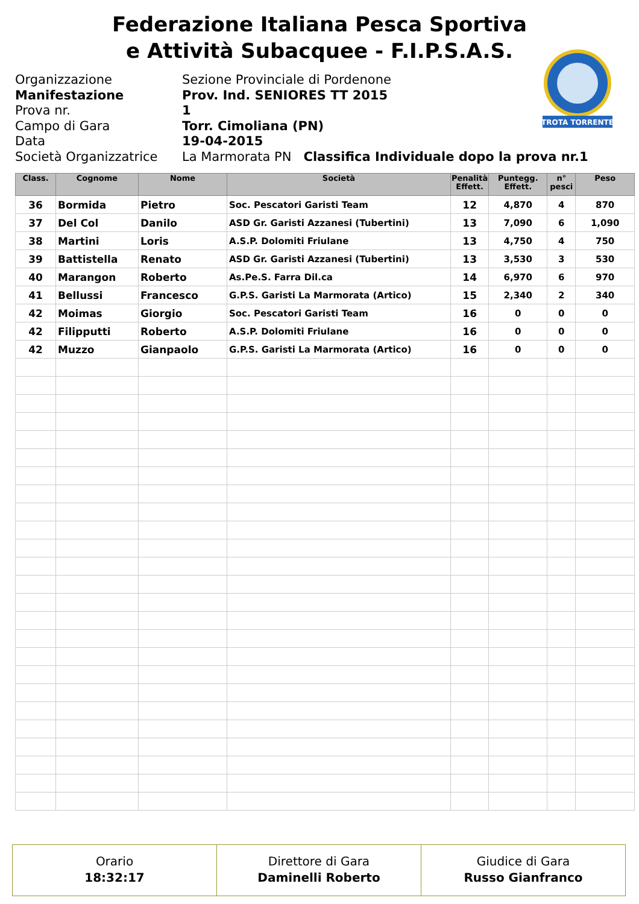Federazione Italiana Pesca Sportiva
e Attività Subacquee - F.I.P.S.A.S.
TROTA TORRENTE
Organizzazione Sezione Provinciale di Pordenone
Manifestazione Prov. Ind. SENIORES TT 2015
Prova nr. 1
Campo di Gara Torr. Cimoliana (PN)
Data 19-04-2015
Società Organizzatrice La Marmorata PN Classifica Individuale dopo la prova nr.1
| Class. | Cognome | Nome | Società | Penalità Effett. | Puntegg. Effett. | n° pesci | Peso |
| --- | --- | --- | --- | --- | --- | --- | --- |
| 36 | Bormida | Pietro | Soc. Pescatori Garisti Team | 12 | 4,870 | 4 | 870 |
| 37 | Del Col | Danilo | ASD Gr. Garisti Azzanesi (Tubertini) | 13 | 7,090 | 6 | 1,090 |
| 38 | Martini | Loris | A.S.P. Dolomiti Friulane | 13 | 4,750 | 4 | 750 |
| 39 | Battistella | Renato | ASD Gr. Garisti Azzanesi (Tubertini) | 13 | 3,530 | 3 | 530 |
| 40 | Marangon | Roberto | As.Pe.S. Farra Dil.ca | 14 | 6,970 | 6 | 970 |
| 41 | Bellussi | Francesco | G.P.S. Garisti La Marmorata (Artico) | 15 | 2,340 | 2 | 340 |
| 42 | Moimas | Giorgio | Soc. Pescatori Garisti Team | 16 | 0 | 0 | 0 |
| 42 | Filipputti | Roberto | A.S.P. Dolomiti Friulane | 16 | 0 | 0 | 0 |
| 42 | Muzzo | Gianpaolo | G.P.S. Garisti La Marmorata (Artico) | 16 | 0 | 0 | 0 |
Orario
18:32:17
Direttore di Gara
Daminelli Roberto
Giudice di Gara
Russo Gianfranco